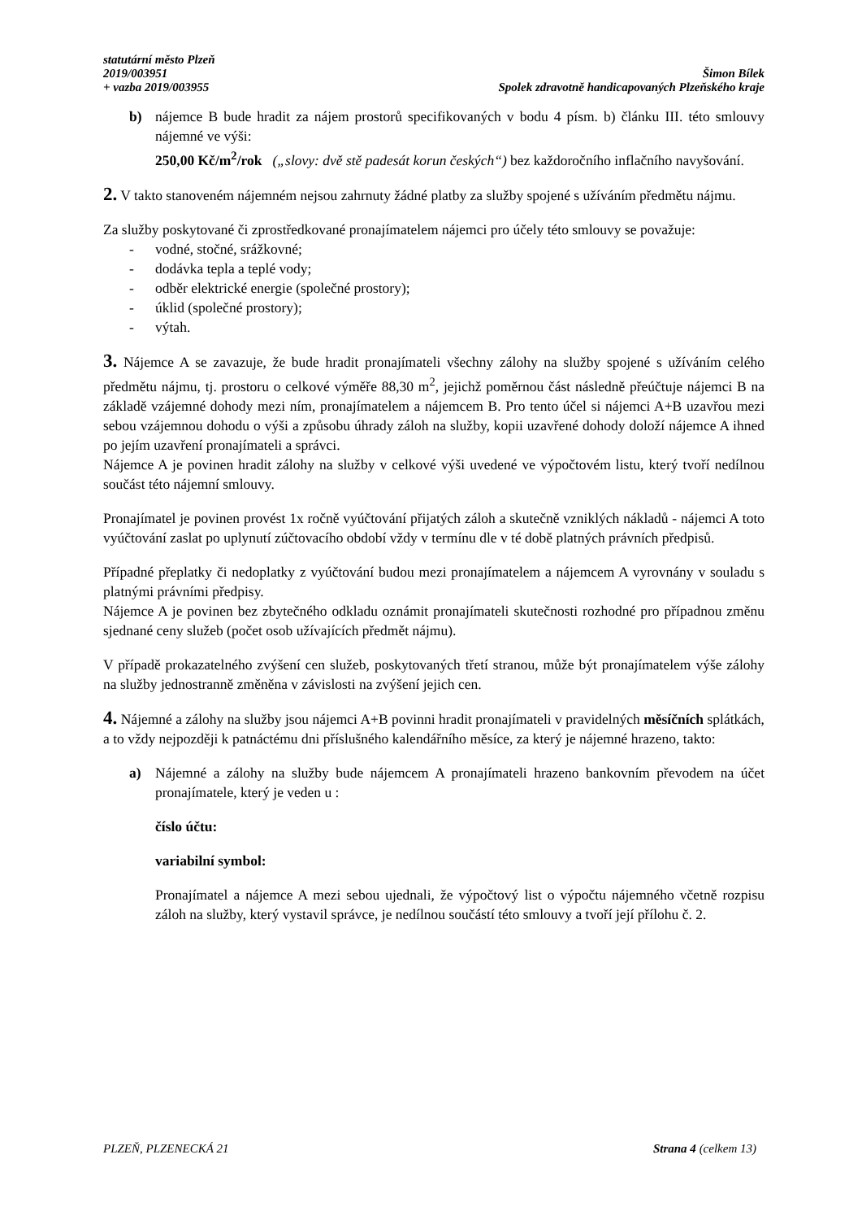statutární město Plzeň
2019/003951
+ vazba 2019/003955
Šimon Bílek
Spolek zdravotně handicapovaných Plzeňského kraje
b) nájemce B bude hradit za nájem prostorů specifikovaných v bodu 4 písm. b) článku III. této smlouvy nájemné ve výši:
250,00 Kč/m<sup>2</sup>/rok („slovy: dvě stě padesát korun českých“) bez každoročního inflačního navyšování.
2. V takto stanoveném nájemném nejsou zahrnuty žádné platby za služby spojené s užíváním předmětu nájmu.
Za služby poskytované či zprostředkované pronajímatelem nájemci pro účely této smlouvy se považuje:
- vodné, stočné, srážkovné;
- dodávka tepla a teplé vody;
- odběr elektrické energie (společné prostory);
- úklid (společné prostory);
- výtah.
3. Nájemce A se zavazuje, že bude hradit pronajímateli všechny zálohy na služby spojené s užíváním celého předmětu nájmu, tj. prostoru o celkové výměře 88,30 m<sup>2</sup>, jejichž poměrnou část následně přeúčtuje nájemci B na základě vzájemné dohody mezi ním, pronajímatelem a nájemcem B. Pro tento účel si nájemci A+B uzavřou mezi sebou vzájemnou dohodu o výši a způsobu úhrady záloh na služby, kopii uzavřené dohody doloží nájemce A ihned po jejím uzavření pronajímateli a správci.
Nájemce A je povinen hradit zálohy na služby v celkové výši uvedené ve výpočtovém listu, který tvoří nedílnou součást této nájemní smlouvy.
Pronajímatel je povinen provést 1x ročně vyúčtování přijatých záloh a skutečně vzniklých nákladů - nájemci A toto vyúčtování zaslat po uplynutí zúčtovacího období vždy v termínu dle v té době platných právních předpisů.
Případné přeplatky či nedoplatky z vyúčtování budou mezi pronajímatelem a nájemcem A vyrovnány v souladu s platnými právními předpisy.
Nájemce A je povinen bez zbytečného odkladu oznámit pronajímateli skutečnosti rozhodné pro případnou změnu sjednané ceny služeb (počet osob užívajících předmět nájmu).
V případě prokazatelného zvýšení cen služeb, poskytovaných třetí stranou, může být pronajímatelem výše zálohy na služby jednostranně změněna v závislosti na zvýšení jejich cen.
4. Nájemné a zálohy na služby jsou nájemci A+B povinni hradit pronajímateli v pravidelných měsíčních splátkách, a to vždy nejpozději k patnáctému dni příslušného kalendářního měsíce, za který je nájemné hrazeno, takto:
a) Nájemné a zálohy na služby bude nájemcem A pronajímateli hrazeno bankovním převodem na účet pronajímatele, který je veden u :
číslo účtu:
variabilní symbol:
Pronajímatel a nájemce A mezi sebou ujednali, že výpočtový list o výpočtu nájemného včetně rozpisu záloh na služby, který vystavil správce, je nedílnou součástí této smlouvy a tvoří její přílohu č. 2.
PLZEŇ, PLZENECKÁ 21 Strana 4 (celkem 13)